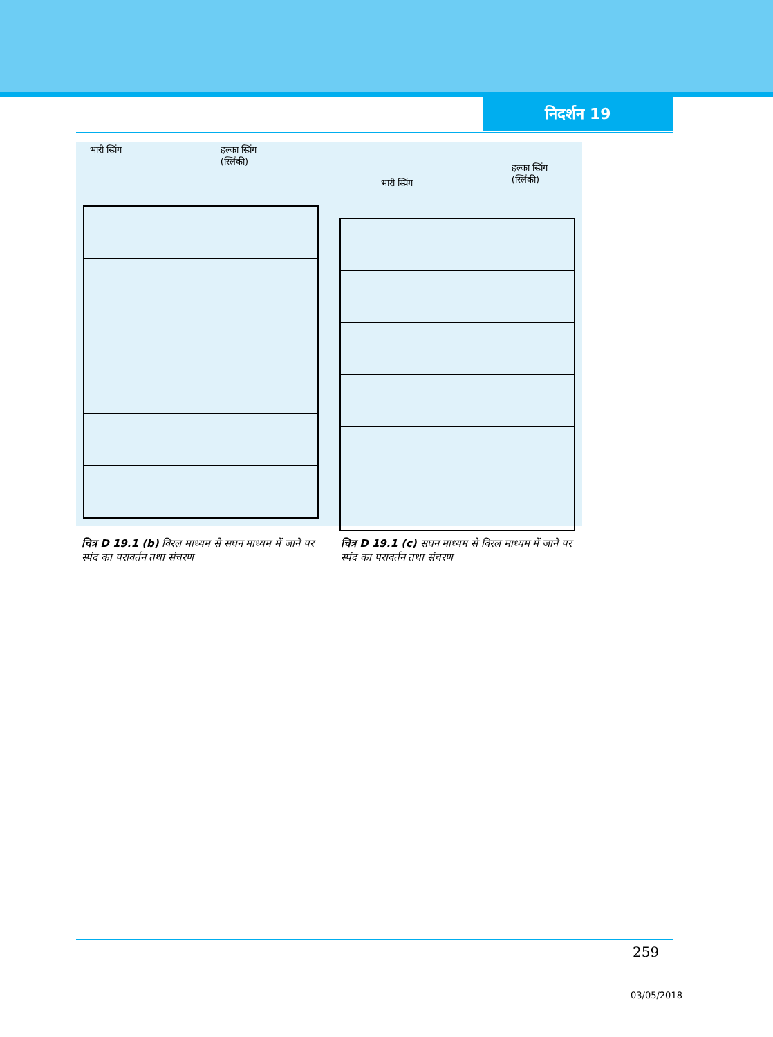निदर्शन 19
भारी स्प्रिंग हल्का स्प्रिंग
(स्लिंकी)
भारी स्प्रिंग हल्का स्प्रिंग
(स्लिंकी)
चित्र D 19.1 (b) विरल माध्यम से सघन माध्यम में जाने पर स्पंद का परावर्तन तथा संचरण
चित्र D 19.1 (c) सघन माध्यम से विरल माध्यम में जाने पर स्पंद का परावर्तन तथा संचरण
259
03/05/2018